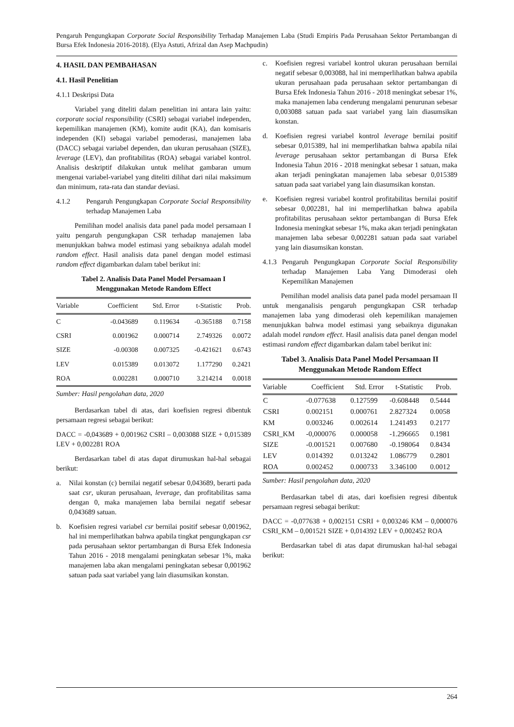Pengaruh Pengungkapan Corporate Social Responsibility Terhadap Manajemen Laba (Studi Empiris Pada Perusahaan Sektor Pertambangan di Bursa Efek Indonesia 2016-2018). (Elya Astuti, Afrizal dan Asep Machpudin)
4. HASIL DAN PEMBAHASAN
4.1. Hasil Penelitian
4.1.1 Deskripsi Data
Variabel yang diteliti dalam penelitian ini antara lain yaitu: corporate social responsibility (CSRI) sebagai variabel independen, kepemilikan manajemen (KM), komite audit (KA), dan komisaris independen (KI) sebagai variabel pemoderasi, manajemen laba (DACC) sebagai variabel dependen, dan ukuran perusahaan (SIZE), leverage (LEV), dan profitabilitas (ROA) sebagai variabel kontrol. Analisis deskriptif dilakukan untuk melihat gambaran umum mengenai variabel-variabel yang diteliti dilihat dari nilai maksimum dan minimum, rata-rata dan standar deviasi.
4.1.2 Pengaruh Pengungkapan Corporate Social Responsibility terhadap Manajemen Laba
Pemilihan model analisis data panel pada model persamaan I yaitu pengaruh pengungkapan CSR terhadap manajemen laba menunjukkan bahwa model estimasi yang sebaiknya adalah model random effect. Hasil analisis data panel dengan model estimasi random effect digambarkan dalam tabel berikut ini:
Tabel 2. Analisis Data Panel Model Persamaan I
Menggunakan Metode Random Effect
| Variable | Coefficient | Std. Error | t-Statistic | Prob. |
| --- | --- | --- | --- | --- |
| C | -0.043689 | 0.119634 | -0.365188 | 0.7158 |
| CSRI | 0.001962 | 0.000714 | 2.749326 | 0.0072 |
| SIZE | -0.00308 | 0.007325 | -0.421621 | 0.6743 |
| LEV | 0.015389 | 0.013072 | 1.177290 | 0.2421 |
| ROA | 0.002281 | 0.000710 | 3.214214 | 0.0018 |
Sumber: Hasil pengolahan data, 2020
Berdasarkan tabel di atas, dari koefisien regresi dibentuk persamaan regresi sebagai berikut:
DACC = -0,043689 + 0,001962 CSRI – 0,003088 SIZE + 0,015389 LEV + 0,002281 ROA
Berdasarkan tabel di atas dapat dirumuskan hal-hal sebagai berikut:
a. Nilai konstan (c) bernilai negatif sebesar 0,043689, berarti pada saat csr, ukuran perusahaan, leverage, dan profitabilitas sama dengan 0, maka manajemen laba bernilai negatif sebesar 0,043689 satuan.
b. Koefisien regresi variabel csr bernilai positif sebesar 0,001962, hal ini memperlihatkan bahwa apabila tingkat pengungkapan csr pada perusahaan sektor pertambangan di Bursa Efek Indonesia Tahun 2016 - 2018 mengalami peningkatan sebesar 1%, maka manajemen laba akan mengalami peningkatan sebesar 0,001962 satuan pada saat variabel yang lain diasumsikan konstan.
c. Koefisien regresi variabel kontrol ukuran perusahaan bernilai negatif sebesar 0,003088, hal ini memperlihatkan bahwa apabila ukuran perusahaan pada perusahaan sektor pertambangan di Bursa Efek Indonesia Tahun 2016 - 2018 meningkat sebesar 1%, maka manajemen laba cenderung mengalami penurunan sebesar 0,003088 satuan pada saat variabel yang lain diasumsikan konstan.
d. Koefisien regresi variabel kontrol leverage bernilai positif sebesar 0,015389, hal ini memperlihatkan bahwa apabila nilai leverage perusahaan sektor pertambangan di Bursa Efek Indonesia Tahun 2016 - 2018 meningkat sebesar 1 satuan, maka akan terjadi peningkatan manajemen laba sebesar 0,015389 satuan pada saat variabel yang lain diasumsikan konstan.
e. Koefisien regresi variabel kontrol profitabilitas bernilai positif sebesar 0,002281, hal ini memperlihatkan bahwa apabila profitabilitas perusahaan sektor pertambangan di Bursa Efek Indonesia meningkat sebesar 1%, maka akan terjadi peningkatan manajemen laba sebesar 0,002281 satuan pada saat variabel yang lain diasumsikan konstan.
4.1.3
Pengaruh Pengungkapan Corporate Social Responsibility terhadap Manajemen Laba Yang Dimoderasi oleh Kepemilikan Manajemen
Pemilihan model analisis data panel pada model persamaan II untuk menganalisis pengaruh pengungkapan CSR terhadap manajemen laba yang dimoderasi oleh kepemilikan manajemen menunjukkan bahwa model estimasi yang sebaiknya digunakan adalah model random effect. Hasil analisis data panel dengan model estimasi random effect digambarkan dalam tabel berikut ini:
Tabel 3. Analisis Data Panel Model Persamaan II
Menggunakan Metode Random Effect
| Variable | Coefficient | Std. Error | t-Statistic | Prob. |
| --- | --- | --- | --- | --- |
| C | -0.077638 | 0.127599 | -0.608448 | 0.5444 |
| CSRI | 0.002151 | 0.000761 | 2.827324 | 0.0058 |
| KM | 0.003246 | 0.002614 | 1.241493 | 0.2177 |
| CSRI_KM | -0,000076 | 0.000058 | -1.296665 | 0.1981 |
| SIZE | -0.001521 | 0.007680 | -0.198064 | 0.8434 |
| LEV | 0.014392 | 0.013242 | 1.086779 | 0.2801 |
| ROA | 0.002452 | 0.000733 | 3.346100 | 0.0012 |
Sumber: Hasil pengolahan data, 2020
Berdasarkan tabel di atas, dari koefisien regresi dibentuk persamaan regresi sebagai berikut:
DACC = -0,077638 + 0,002151 CSRI + 0,003246 KM – 0,000076 CSRI_KM – 0,001521 SIZE + 0,014392 LEV + 0,002452 ROA
Berdasarkan tabel di atas dapat dirumuskan hal-hal sebagai berikut:
264